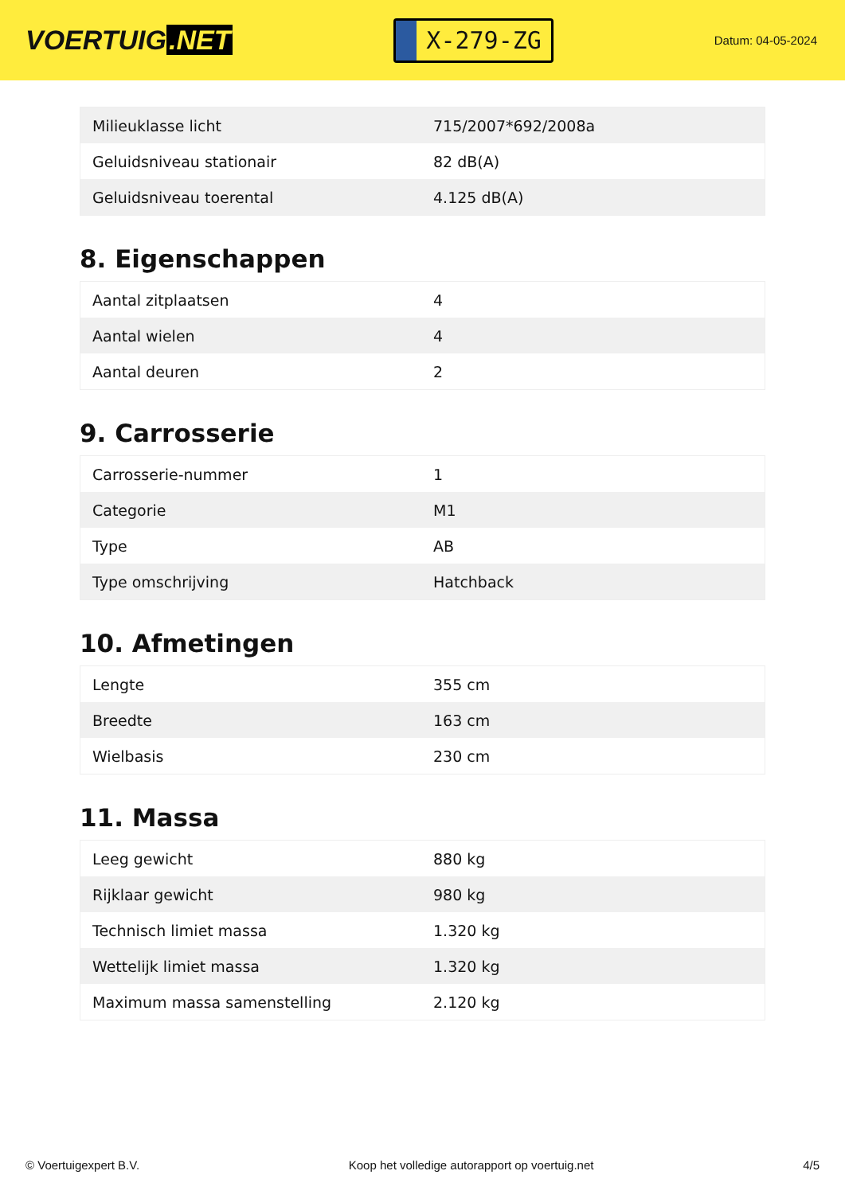VOERTUIG.NET
X-279-ZG
Datum: 04-05-2024
| Milieuklasse licht | 715/2007*692/2008a |
| Geluidsniveau stationair | 82 dB(A) |
| Geluidsniveau toerental | 4.125 dB(A) |
8. Eigenschappen
| Aantal zitplaatsen | 4 |
| Aantal wielen | 4 |
| Aantal deuren | 2 |
9. Carrosserie
| Carrosserie-nummer | 1 |
| Categorie | M1 |
| Type | AB |
| Type omschrijving | Hatchback |
10. Afmetingen
| Lengte | 355 cm |
| Breedte | 163 cm |
| Wielbasis | 230 cm |
11. Massa
| Leeg gewicht | 880 kg |
| Rijklaar gewicht | 980 kg |
| Technisch limiet massa | 1.320 kg |
| Wettelijk limiet massa | 1.320 kg |
| Maximum massa samenstelling | 2.120 kg |
© Voertuigexpert B.V. Koop het volledige autorapport op voertuig.net 4/5